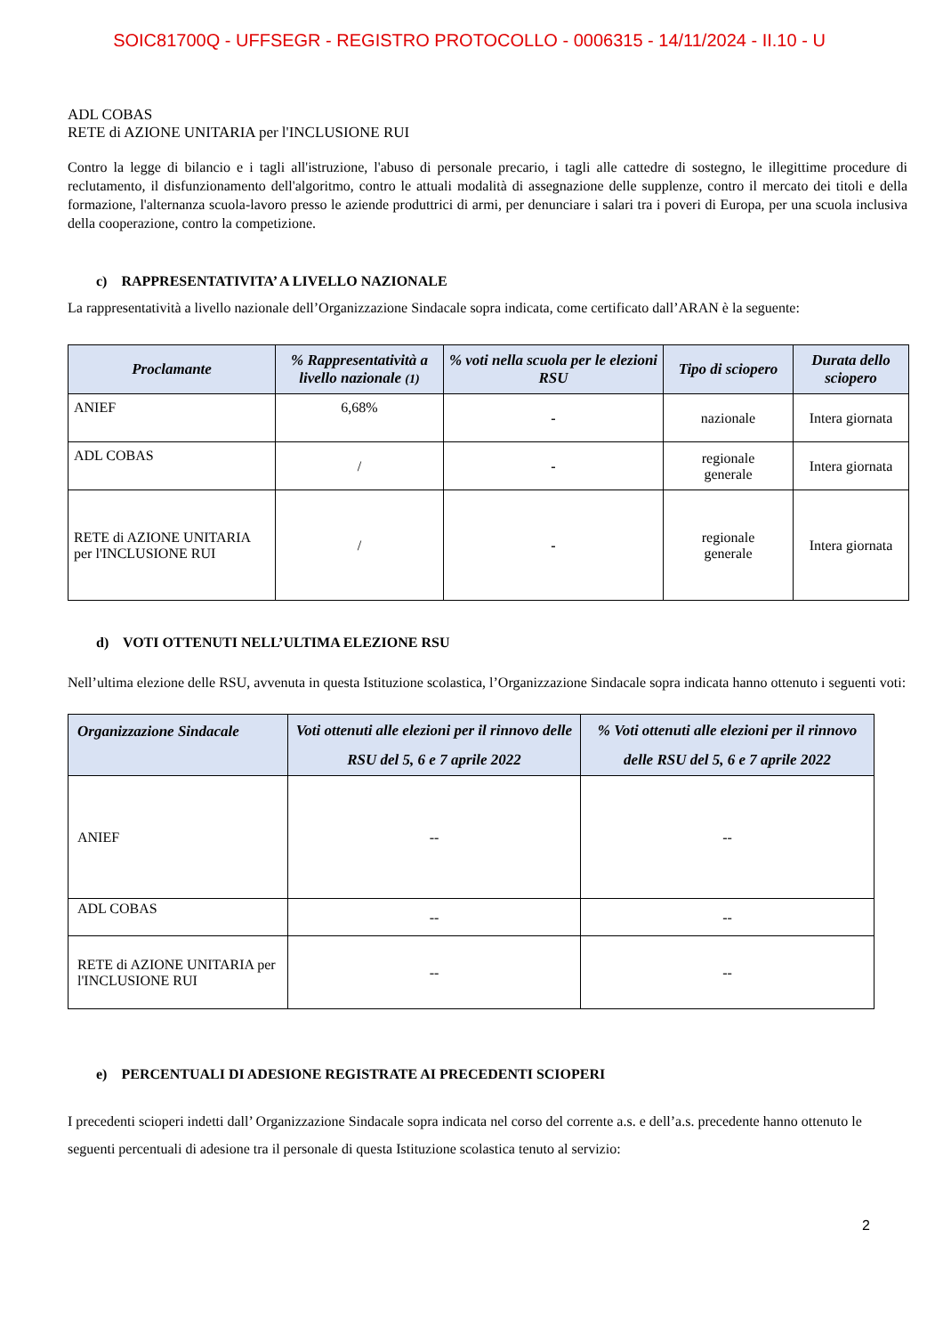SOIC81700Q - UFFSEGR - REGISTRO PROTOCOLLO - 0006315 - 14/11/2024 - II.10 - U
ADL COBAS
RETE di AZIONE UNITARIA per l'INCLUSIONE RUI
Contro la legge di bilancio e i tagli all'istruzione, l'abuso di personale precario, i tagli alle cattedre di sostegno, le illegittime procedure di reclutamento, il disfunzionamento dell'algoritmo, contro le attuali modalità di assegnazione delle supplenze, contro il mercato dei titoli e della formazione, l'alternanza scuola-lavoro presso le aziende produttrici di armi, per denunciare i salari tra i poveri di Europa, per una scuola inclusiva della cooperazione, contro la competizione.
c) RAPPRESENTATIVITA’ A LIVELLO NAZIONALE
La rappresentatività a livello nazionale dell’Organizzazione Sindacale sopra indicata, come certificato dall’ARAN è la seguente:
| Proclamante | % Rappresentatività a livello nazionale (1) | % voti nella scuola per le elezioni RSU | Tipo di sciopero | Durata dello sciopero |
| --- | --- | --- | --- | --- |
| ANIEF | 6,68% | - | nazionale | Intera giornata |
| ADL COBAS | / | - | regionale generale | Intera giornata |
| RETE di AZIONE UNITARIA per l'INCLUSIONE RUI | / | - | regionale generale | Intera giornata |
d) VOTI OTTENUTI NELL’ULTIMA ELEZIONE RSU
Nell’ultima elezione delle RSU, avvenuta in questa Istituzione scolastica, l’Organizzazione Sindacale sopra indicata hanno ottenuto i seguenti voti:
| Organizzazione Sindacale | Voti ottenuti alle elezioni per il rinnovo delle RSU del 5, 6 e 7 aprile 2022 | % Voti ottenuti alle elezioni per il rinnovo delle RSU del 5, 6 e 7 aprile 2022 |
| --- | --- | --- |
| ANIEF | -- | -- |
| ADL COBAS | -- | -- |
| RETE di AZIONE UNITARIA per l'INCLUSIONE RUI | -- | -- |
e) PERCENTUALI DI ADESIONE REGISTRATE AI PRECEDENTI SCIOPERI
I precedenti scioperi indetti dall’ Organizzazione Sindacale sopra indicata nel corso del corrente a.s. e dell’a.s. precedente hanno ottenuto le seguenti percentuali di adesione tra il personale di questa Istituzione scolastica tenuto al servizio:
2